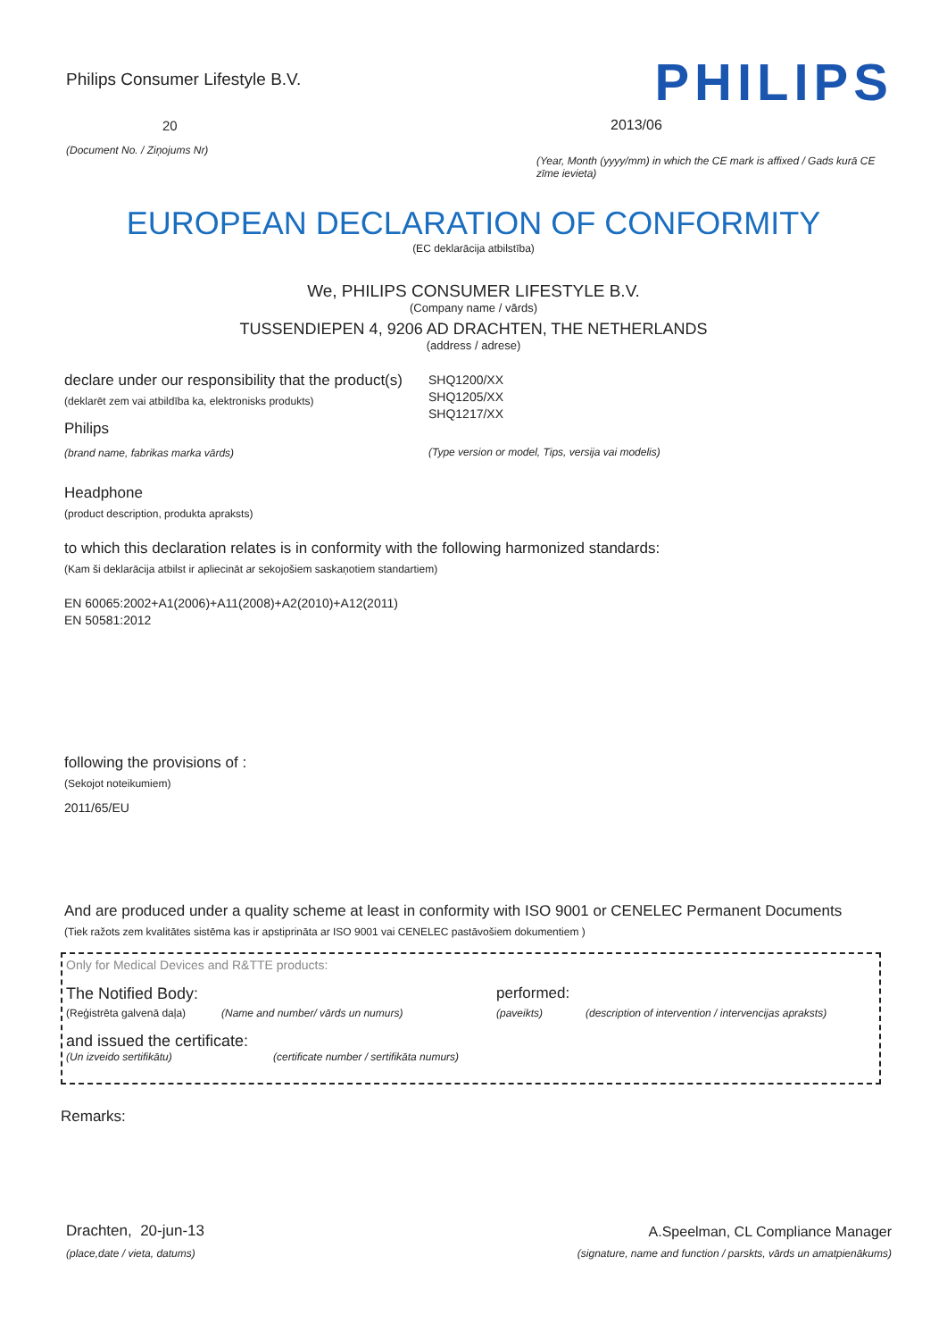Philips Consumer Lifestyle B.V.
20
(Document No. / Ziņojums Nr)
PHILIPS
2013/06
(Year, Month (yyyy/mm) in which the CE mark is affixed / Gads kurā CE zīme ievieta)
EUROPEAN DECLARATION OF CONFORMITY
(EC deklarācija atbilstība)
We, PHILIPS CONSUMER LIFESTYLE B.V.
(Company name / vārds)
TUSSENDIEPEN 4, 9206 AD DRACHTEN, THE NETHERLANDS
(address / adrese)
declare under our responsibility that the product(s)
(deklarēt zem vai atbildība ka, elektronisks produkts)
Philips
(brand name, fabrikas marka vārds)
SHQ1200/XX
SHQ1205/XX
SHQ1217/XX
(Type version or model, Tips, versija vai modelis)
Headphone
(product description, produkta apraksts)
to which this declaration relates is in conformity with the following harmonized standards:
(Kam ši deklarācija atbilst ir apliecināt ar sekojošiem saskaņotiem standartiem)
EN 60065:2002+A1(2006)+A11(2008)+A2(2010)+A12(2011)
EN 50581:2012
following the provisions of :
(Sekojot noteikumiem)
2011/65/EU
And are produced under a quality scheme at least in conformity with ISO 9001 or CENELEC Permanent Documents
(Tiek ražots zem kvalitātes sistēma kas ir apstiprināta ar ISO 9001 vai CENELEC pastāvošiem dokumentiem )
Only for Medical Devices and R&TTE products:
The Notified Body: performed:
(Reģistrēta galvenā daļa)
(Name and number/ vārds un numurs) (paveikts) (description of intervention / intervencijas apraksts)
and issued the certificate:
(Un izveido sertifikātu) (certificate number / sertifikāta numurs)
Remarks:
Drachten, 20-jun-13
(place,date / vieta, datums)
A.Speelman, CL Compliance Manager
(signature, name and function / parskts, vārds un amatpienākums)